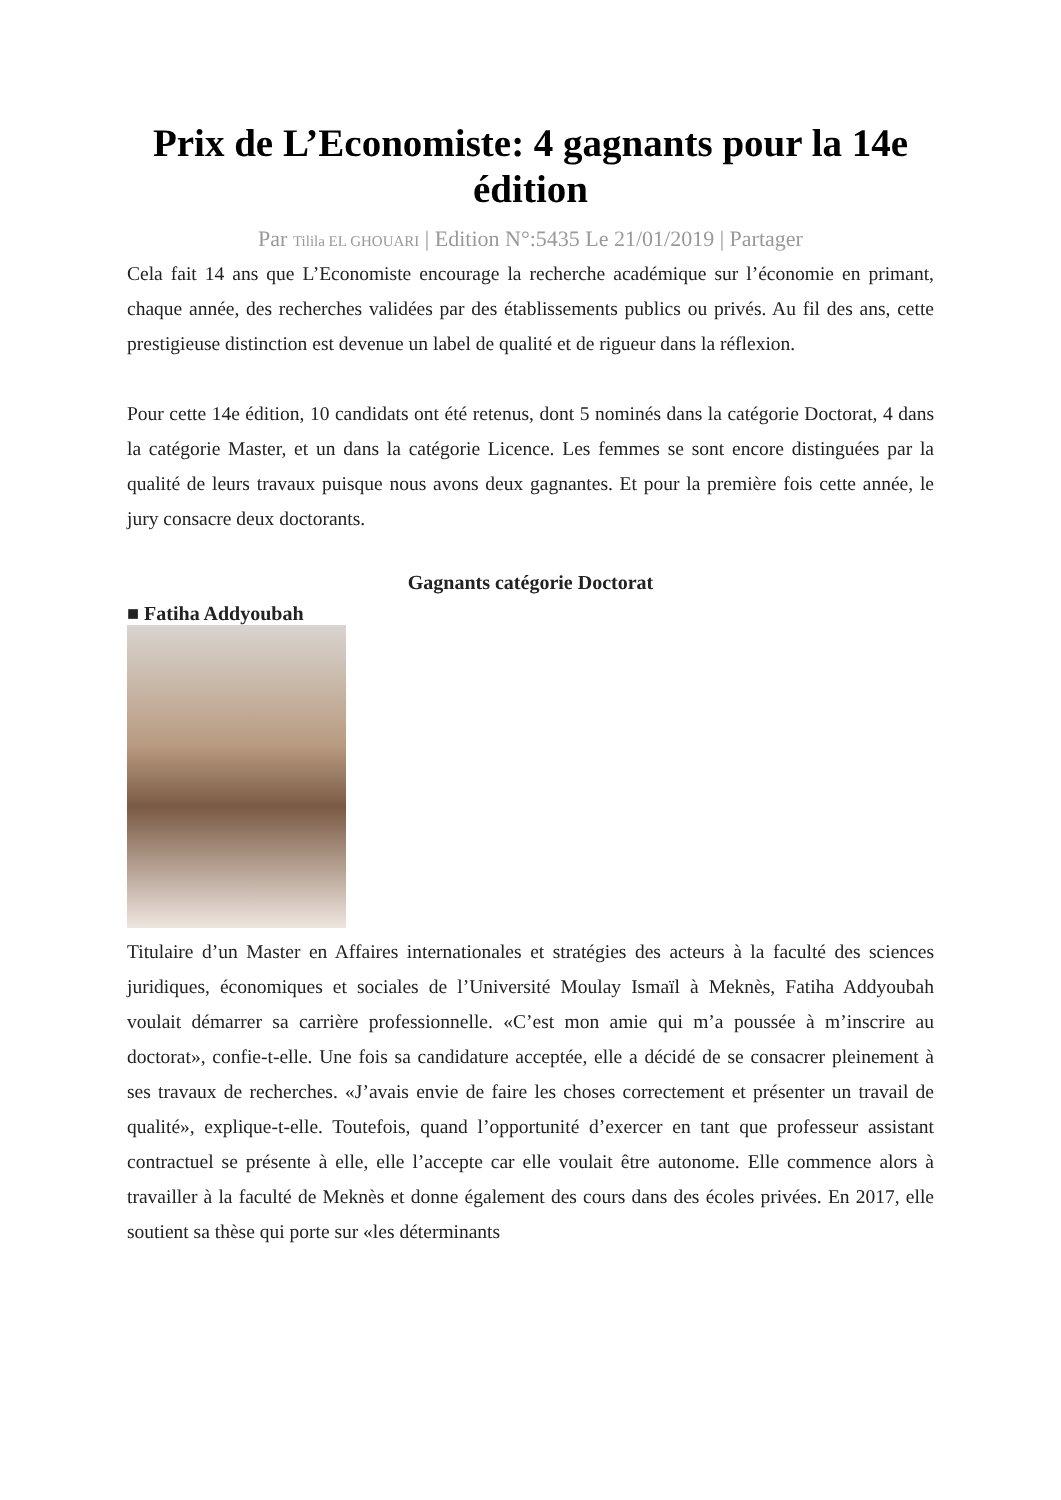Prix de L’Economiste: 4 gagnants pour la 14e édition
Par Tilila EL GHOUARI | Edition N°:5435 Le 21/01/2019 | Partager
Cela fait 14 ans que L’Economiste encourage la recherche académique sur l’économie en primant, chaque année, des recherches validées par des établissements publics ou privés. Au fil des ans, cette prestigieuse distinction est devenue un label de qualité et de rigueur dans la réflexion.
Pour cette 14e édition, 10 candidats ont été retenus, dont 5 nominés dans la catégorie Doctorat, 4 dans la catégorie Master, et un dans la catégorie Licence. Les femmes se sont encore distinguées par la qualité de leurs travaux puisque nous avons deux gagnantes. Et pour la première fois cette année, le jury consacre deux doctorants.
Gagnants catégorie Doctorat
■ Fatiha Addyoubah
Titulaire d’un Master en Affaires internationales et stratégies des acteurs à la faculté des sciences juridiques, économiques et sociales de l’Université Moulay Ismaïl à Meknès, Fatiha Addyoubah voulait démarrer sa carrière professionnelle. «C’est mon amie qui m’a poussée à m’inscrire au doctorat», confie-t-elle. Une fois sa candidature acceptée, elle a décidé de se consacrer pleinement à ses travaux de recherches. «J’avais envie de faire les choses correctement et présenter un travail de qualité», explique-t-elle. Toutefois, quand l’opportunité d’exercer en tant que professeur assistant contractuel se présente à elle, elle l’accepte car elle voulait être autonome. Elle commence alors à travailler à la faculté de Meknès et donne également des cours dans des écoles privées. En 2017, elle soutient sa thèse qui porte sur «les déterminants